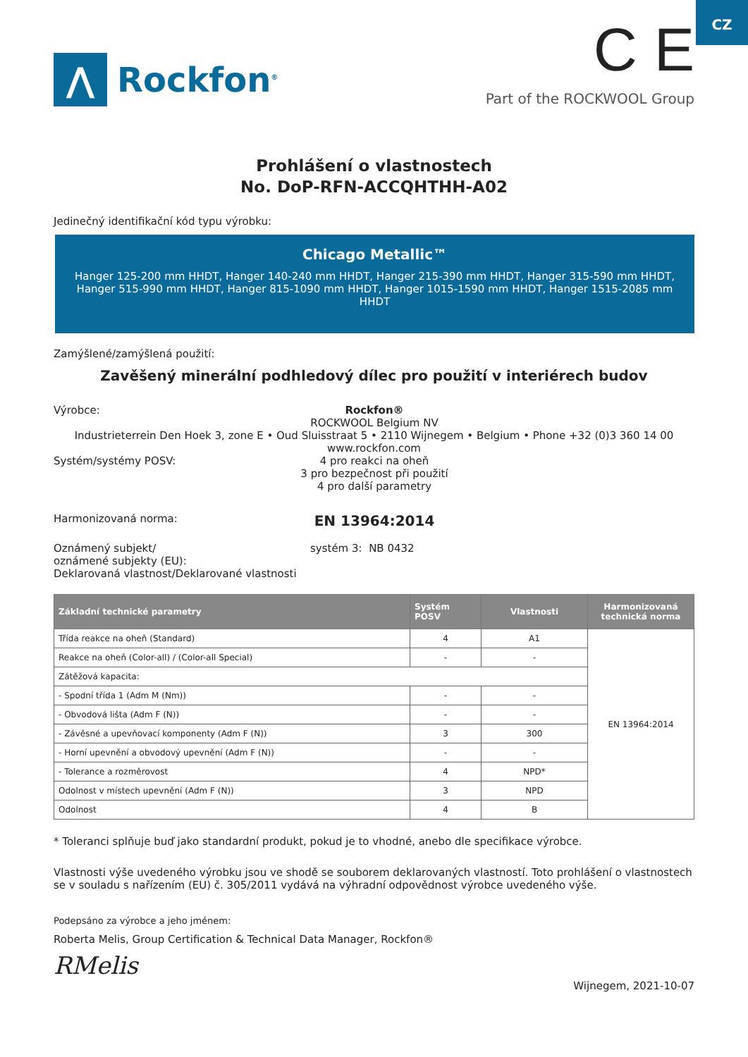CZ
⋀
Rockfon<sup>®</sup>
C E
Part of the ROCKWOOL Group
Prohlášení o vlastnostech
No. DoP-RFN-ACCQHTHH-A02
Jedinečný identifikační kód typu výrobku:
Chicago Metallic™
Hanger 125-200 mm HHDT, Hanger 140-240 mm HHDT, Hanger 215-390 mm HHDT, Hanger 315-590 mm HHDT, Hanger 515-990 mm HHDT, Hanger 815-1090 mm HHDT, Hanger 1015-1590 mm HHDT, Hanger 1515-2085 mm HHDT
Zamýšlené/zamýšlená použití:
Zavěšený minerální podhledový dílec pro použití v interiérech budov
Výrobce: Rockfon®
ROCKWOOL Belgium NV
Industrieterrein Den Hoek 3, zone E • Oud Sluisstraat 5 • 2110 Wijnegem • Belgium • Phone +32 (0)3 360 14 00
www.rockfon.com
Systém/systémy POSV: 4 pro reakci na oheň
3 pro bezpečnost při použití
4 pro další parametry
Harmonizovaná norma:
EN 13964:2014
Oznámený subjekt/
oznámené subjekty (EU):
systém 3: NB 0432
Deklarovaná vlastnost/Deklarované vlastnosti
| Základní technické parametry | Systém POSV | Vlastnosti | Harmonizovaná technická norma |
| --- | --- | --- | --- |
| Třída reakce na oheň (Standard) | 4 | A1 | EN 13964:2014 |
| Reakce na oheň (Color-all) / (Color-all Special) | - | - | |
| Zátěžová kapacita: | | | |
| - Spodní třída 1 (Adm M (Nm)) | - | - | |
| - Obvodová lišta (Adm F (N)) | - | - | |
| - Závěsné a upevňovací komponenty (Adm F (N)) | 3 | 300 | |
| - Horní upevnění a obvodový upevnění (Adm F (N)) | - | - | |
| - Tolerance a rozměrovost | 4 | NPD* | |
| Odolnost v místech upevnění (Adm F (N)) | 3 | NPD | |
| Odolnost | 4 | B | |
* Toleranci splňuje buď jako standardní produkt, pokud je to vhodné, anebo dle specifikace výrobce.
Vlastnosti výše uvedeného výrobku jsou ve shodě se souborem deklarovaných vlastností. Toto prohlášení o vlastnostech se v souladu s nařízením (EU) č. 305/2011 vydává na výhradní odpovědnost výrobce uvedeného výše.
Podepsáno za výrobce a jeho jménem:
Roberta Melis, Group Certification & Technical Data Manager, Rockfon®
RMelis
Wijnegem, 2021-10-07